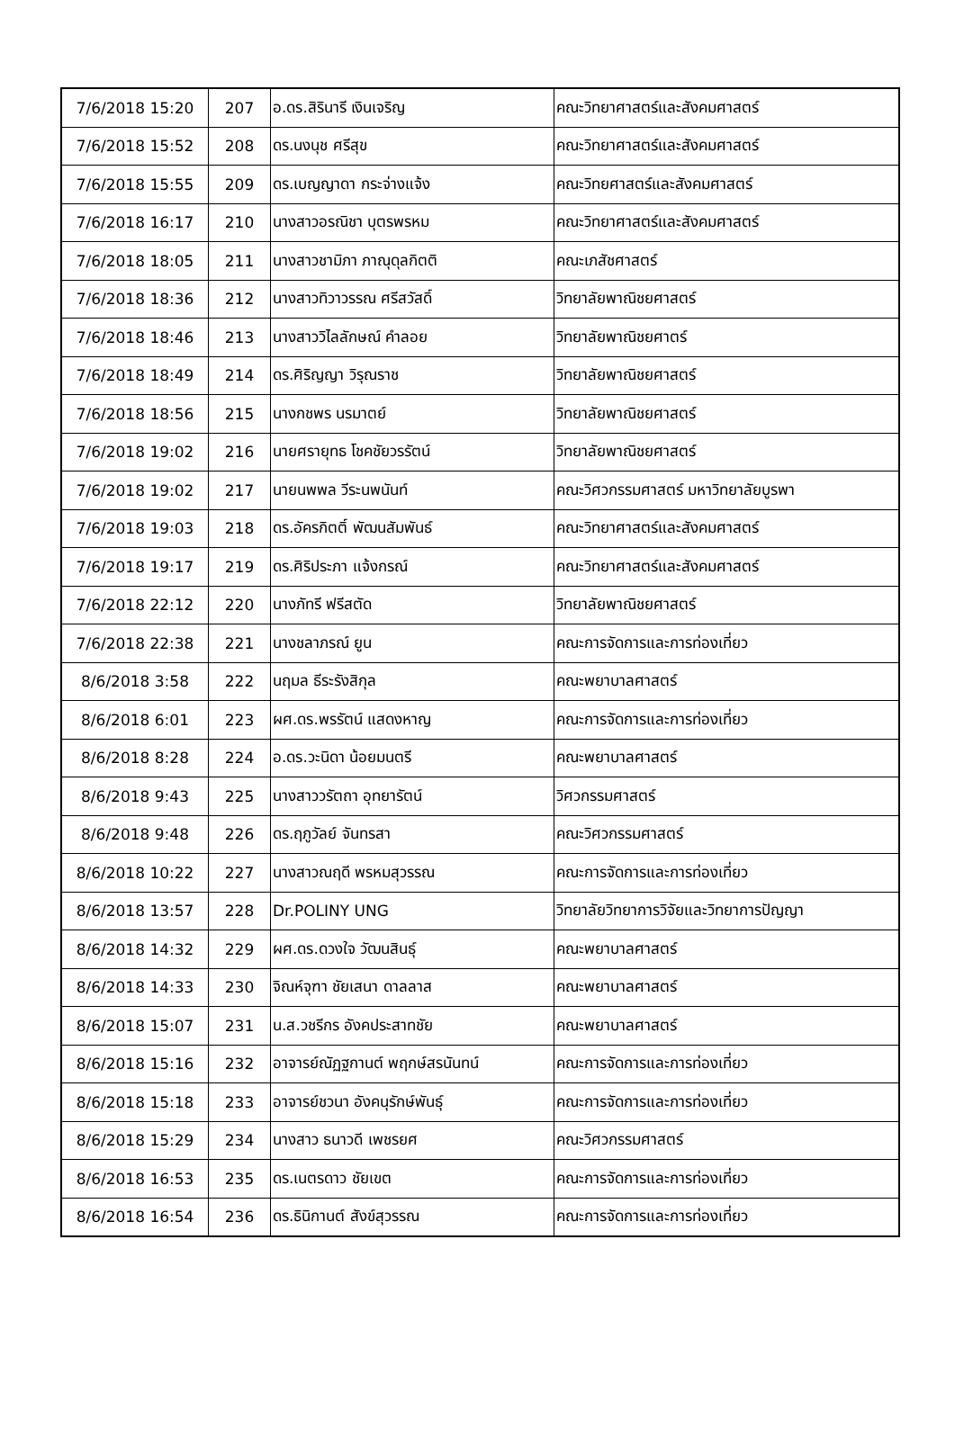| 7/6/2018 15:20 | 207 | อ.ดร.สิรินารี เงินเจริญ | คณะวิทยาศาสตร์และสังคมศาสตร์ |
| 7/6/2018 15:52 | 208 | ดร.นงนุช ศรีสุข | คณะวิทยาศาสตร์และสังคมศาสตร์ |
| 7/6/2018 15:55 | 209 | ดร.เบญญาดา กระจ่างแจ้ง | คณะวิทยศาสตร์และสังคมศาสตร์ |
| 7/6/2018 16:17 | 210 | นางสาวอรณิชา บุตรพรหม | คณะวิทยาศาสตร์และสังคมศาสตร์ |
| 7/6/2018 18:05 | 211 | นางสาวชามิภา ภาณุดุลกิตติ | คณะเภสัชศาสตร์ |
| 7/6/2018 18:36 | 212 | นางสาวทิวาวรรณ ศรีสวัสดิ์ | วิทยาลัยพาณิชยศาสตร์ |
| 7/6/2018 18:46 | 213 | นางสาววิไลลักษณ์ คำลอย | วิทยาลัยพาณิชยศาตร์ |
| 7/6/2018 18:49 | 214 | ดร.ศิริญญา วิรุณราช | วิทยาลัยพาณิชยศาสตร์ |
| 7/6/2018 18:56 | 215 | นางกชพร นรมาตย์ | วิทยาลัยพาณิชยศาสตร์ |
| 7/6/2018 19:02 | 216 | นายศรายุทธ โชคชัยวรรัตน์ | วิทยาลัยพาณิชยศาสตร์ |
| 7/6/2018 19:02 | 217 | นายนพพล วีระนพนันท์ | คณะวิศวกรรมศาสตร์ มหาวิทยาลัยบูรพา |
| 7/6/2018 19:03 | 218 | ดร.อัครกิตติ์ พัฒนสัมพันธ์ | คณะวิทยาศาสตร์และสังคมศาสตร์ |
| 7/6/2018 19:17 | 219 | ดร.ศิริประภา แจ้งกรณ์ | คณะวิทยาศาสตร์และสังคมศาสตร์ |
| 7/6/2018 22:12 | 220 | นางภัทรี ฟรีสตัด | วิทยาลัยพาณิชยศาสตร์ |
| 7/6/2018 22:38 | 221 | นางชลาภรณ์ ยูน | คณะการจัดการและการท่องเที่ยว |
| 8/6/2018 3:58 | 222 | นฤมล ธีระรังสิกุล | คณะพยาบาลศาสตร์ |
| 8/6/2018 6:01 | 223 | ผศ.ดร.พรรัตน์ แสดงหาญ | คณะการจัดการและการท่องเที่ยว |
| 8/6/2018 8:28 | 224 | อ.ดร.วะนิดา น้อยมนตรี | คณะพยาบาลศาสตร์ |
| 8/6/2018 9:43 | 225 | นางสาววรัตถา อุทยารัตน์ | วิศวกรรมศาสตร์ |
| 8/6/2018 9:48 | 226 | ดร.ฤภูวัลย์ จันทรสา | คณะวิศวกรรมศาสตร์ |
| 8/6/2018 10:22 | 227 | นางสาวณฤดี พรหมสุวรรณ | คณะการจัดการและการท่องเที่ยว |
| 8/6/2018 13:57 | 228 | Dr.POLINY UNG | วิทยาลัยวิทยาการวิจัยและวิทยาการปัญญา |
| 8/6/2018 14:32 | 229 | ผศ.ดร.ดวงใจ วัฒนสินธุ์ | คณะพยาบาลศาสตร์ |
| 8/6/2018 14:33 | 230 | จิณห์จุฑา ชัยเสนา ดาลลาส | คณะพยาบาลศาสตร์ |
| 8/6/2018 15:07 | 231 | น.ส.วชรีกร อังคประสาทชัย | คณะพยาบาลศาสตร์ |
| 8/6/2018 15:16 | 232 | อาจารย์ณัฏฐกานต์ พฤกษ์สรนันทน์ | คณะการจัดการและการท่องเที่ยว |
| 8/6/2018 15:18 | 233 | อาจารย์ชวนา อังคนุรักษ์พันธุ์ | คณะการจัดการและการท่องเที่ยว |
| 8/6/2018 15:29 | 234 | นางสาว ธนาวดี เพชรยศ | คณะวิศวกรรมศาสตร์ |
| 8/6/2018 16:53 | 235 | ดร.เนตรดาว ชัยเขต | คณะการจัดการและการท่องเที่ยว |
| 8/6/2018 16:54 | 236 | ดร.ธินิกานต์ สังข์สุวรรณ | คณะการจัดการและการท่องเที่ยว |